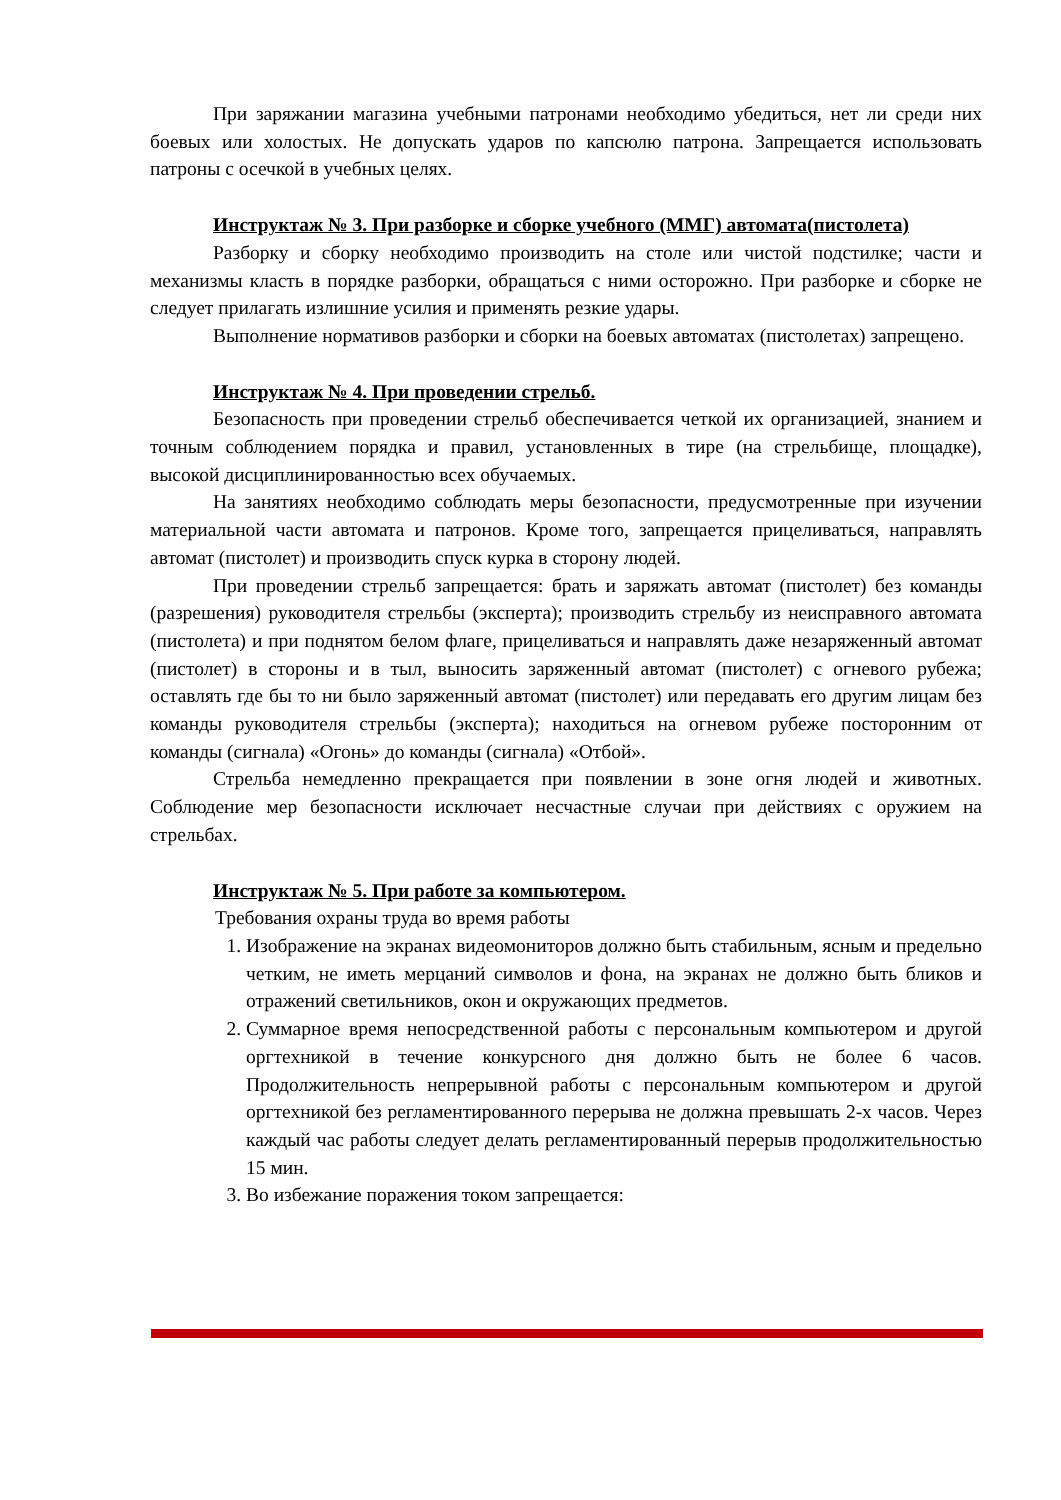При заряжании магазина учебными патронами необходимо убедиться, нет ли среди них боевых или холостых. Не допускать ударов по капсюлю патрона. Запрещается использовать патроны с осечкой в учебных целях.
Инструктаж № 3. При разборке и сборке учебного (ММГ) автомата(пистолета)
Разборку и сборку необходимо производить на столе или чистой подстилке; части и механизмы класть в порядке разборки, обращаться с ними осторожно. При разборке и сборке не следует прилагать излишние усилия и применять резкие удары.
Выполнение нормативов разборки и сборки на боевых автоматах (пистолетах) запрещено.
Инструктаж № 4. При проведении стрельб.
Безопасность при проведении стрельб обеспечивается четкой их организацией, знанием и точным соблюдением порядка и правил, установленных в тире (на стрельбище, площадке), высокой дисциплинированностью всех обучаемых.
На занятиях необходимо соблюдать меры безопасности, предусмотренные при изучении материальной части автомата и патронов. Кроме того, запрещается прицеливаться, направлять автомат (пистолет) и производить спуск курка в сторону людей.
При проведении стрельб запрещается: брать и заряжать автомат (пистолет) без команды (разрешения) руководителя стрельбы (эксперта); производить стрельбу из неисправного автомата (пистолета) и при поднятом белом флаге, прицеливаться и направлять даже незаряженный автомат (пистолет) в стороны и в тыл, выносить заряженный автомат (пистолет) с огневого рубежа; оставлять где бы то ни было заряженный автомат (пистолет) или передавать его другим лицам без команды руководителя стрельбы (эксперта); находиться на огневом рубеже посторонним от команды (сигнала) «Огонь» до команды (сигнала) «Отбой».
Стрельба немедленно прекращается при появлении в зоне огня людей и животных. Соблюдение мер безопасности исключает несчастные случаи при действиях с оружием на стрельбах.
Инструктаж № 5. При работе за компьютером.
Требования охраны труда во время работы
1. Изображение на экранах видеомониторов должно быть стабильным, ясным и предельно четким, не иметь мерцаний символов и фона, на экранах не должно быть бликов и отражений светильников, окон и окружающих предметов.
2. Суммарное время непосредственной работы с персональным компьютером и другой оргтехникой в течение конкурсного дня должно быть не более 6 часов. Продолжительность непрерывной работы с персональным компьютером и другой оргтехникой без регламентированного перерыва не должна превышать 2-х часов. Через каждый час работы следует делать регламентированный перерыв продолжительностью 15 мин.
3. Во избежание поражения током запрещается: